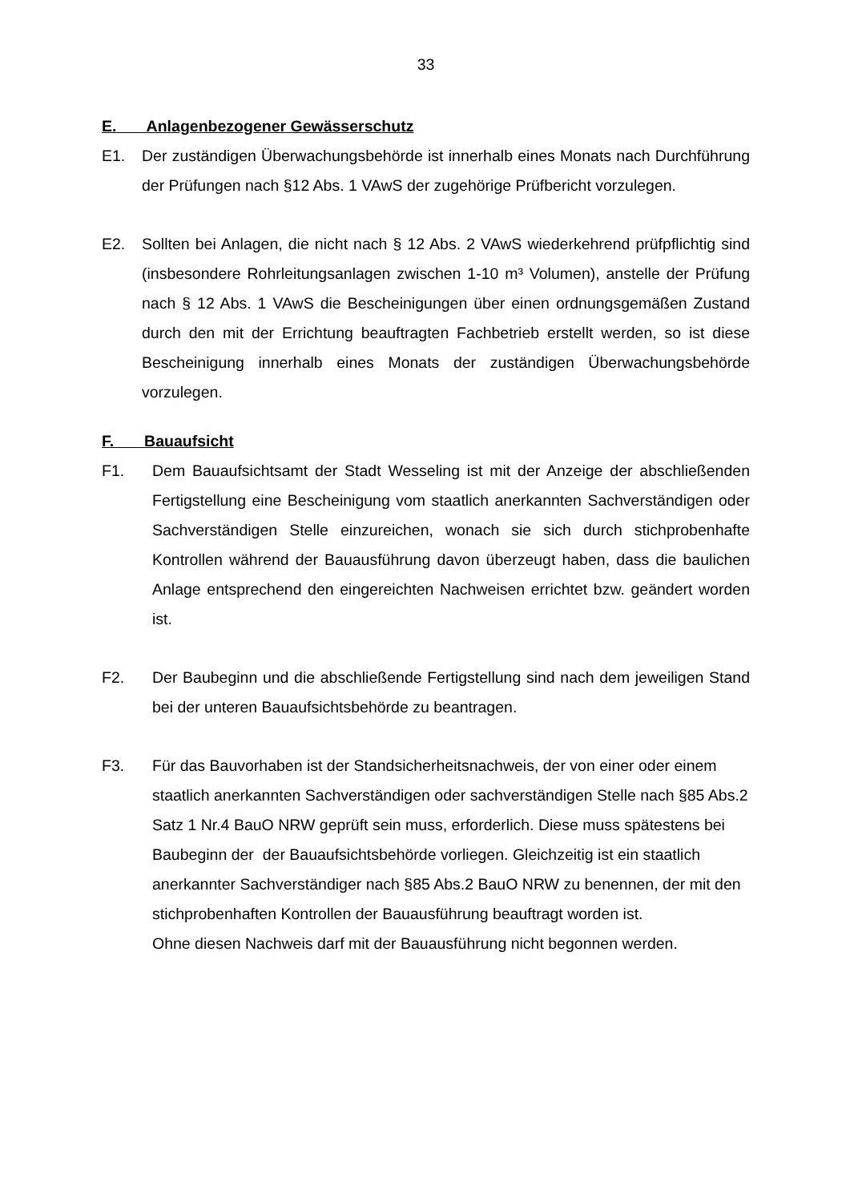33
E. Anlagenbezogener Gewässerschutz
E1. Der zuständigen Überwachungsbehörde ist innerhalb eines Monats nach Durchführung der Prüfungen nach §12 Abs. 1 VAwS der zugehörige Prüfbericht vorzulegen.
E2. Sollten bei Anlagen, die nicht nach § 12 Abs. 2 VAwS wiederkehrend prüfpflichtig sind (insbesondere Rohrleitungsanlagen zwischen 1-10 m³ Volumen), anstelle der Prüfung nach § 12 Abs. 1 VAwS die Bescheinigungen über einen ordnungsgemäßen Zustand durch den mit der Errichtung beauftragten Fachbetrieb erstellt werden, so ist diese Bescheinigung innerhalb eines Monats der zuständigen Überwachungsbehörde vorzulegen.
F. Bauaufsicht
F1. Dem Bauaufsichtsamt der Stadt Wesseling ist mit der Anzeige der abschließenden Fertigstellung eine Bescheinigung vom staatlich anerkannten Sachverständigen oder Sachverständigen Stelle einzureichen, wonach sie sich durch stichprobenhafte Kontrollen während der Bauausführung davon überzeugt haben, dass die baulichen Anlage entsprechend den eingereichten Nachweisen errichtet bzw. geändert worden ist.
F2. Der Baubeginn und die abschließende Fertigstellung sind nach dem jeweiligen Stand bei der unteren Bauaufsichtsbehörde zu beantragen.
F3. Für das Bauvorhaben ist der Standsicherheitsnachweis, der von einer oder einem staatlich anerkannten Sachverständigen oder sachverständigen Stelle nach §85 Abs.2 Satz 1 Nr.4 BauO NRW geprüft sein muss, erforderlich. Diese muss spätestens bei Baubeginn der der Bauaufsichtsbehörde vorliegen. Gleichzeitig ist ein staatlich anerkannter Sachverständiger nach §85 Abs.2 BauO NRW zu benennen, der mit den stichprobenhaften Kontrollen der Bauausführung beauftragt worden ist.
Ohne diesen Nachweis darf mit der Bauausführung nicht begonnen werden.